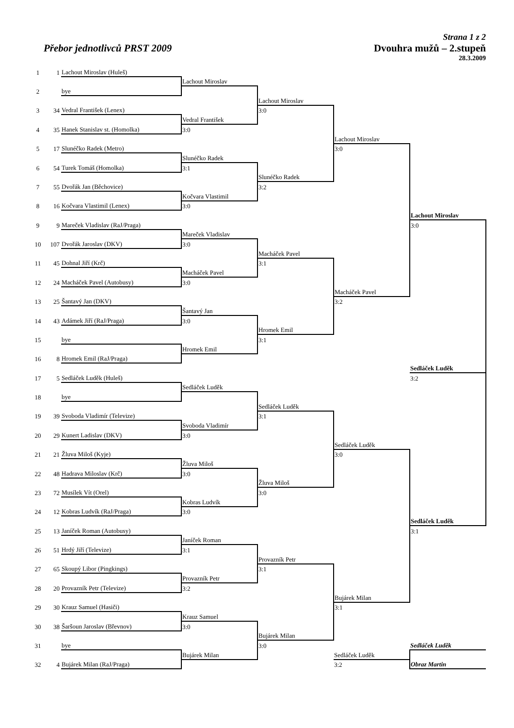Strana 1 z 2
Přebor jednotlivců PRST 2009 Dvouhra mužů – 2.stupeň
28.3.2009
| 1 | 1 | Lachout Miroslav (Huleš) | | | | |
| | | | Lachout Miroslav | | | |
| 2 | | bye | | | | |
| | | | | Lachout Miroslav | | |
| 3 | 34 | Vedral František (Lenex) | | 3:0 | | |
| | | | Vedral František | | | |
| 4 | 35 | Hanek Stanislav st. (Homolka) | 3:0 | | | |
| | | | | | Lachout Miroslav | |
| 5 | 17 | Slunéčko Radek (Metro) | | | 3:0 | |
| | | | Slunéčko Radek | | | |
| 6 | 54 | Turek Tomáš (Homolka) | 3:1 | | | |
| | | | | Slunéčko Radek | | |
| 7 | 55 | Dvořák Jan (Běchovice) | | 3:2 | | |
| | | | Kočvara Vlastimil | | | |
| 8 | 16 | Kočvara Vlastimil (Lenex) | 3:0 | | | |
| | | | | | | Lachout Miroslav |
| 9 | 9 | Mareček Vladislav (RaJ/Praga) | | | | 3:0 |
| | | | Mareček Vladislav | | | |
| 10 | 107 | Dvořák Jaroslav (DKV) | 3:0 | | | |
| | | | | Macháček Pavel | | |
| 11 | 45 | Dohnal Jiří (Krč) | | 3:1 | | |
| | | | Macháček Pavel | | | |
| 12 | 24 | Macháček Pavel (Autobusy) | 3:0 | | | |
| | | | | | Macháček Pavel | |
| 13 | 25 | Šantavý Jan (DKV) | | | 3:2 | |
| | | | Šantavý Jan | | | |
| 14 | 43 | Adámek Jiří (RaJ/Praga) | 3:0 | | | |
| | | | | Hromek Emil | | |
| 15 | | bye | | 3:1 | | |
| | | | Hromek Emil | | | |
| 16 | 8 | Hromek Emil (RaJ/Praga) | | | | |
| | | | | | | Sedláček Luděk |
| 17 | 5 | Sedláček Luděk (Huleš) | | | | 3:2 |
| | | | Sedláček Luděk | | | |
| 18 | | bye | | | | |
| | | | | Sedláček Luděk | | |
| 19 | 39 | Svoboda Vladimír (Televize) | | 3:1 | | |
| | | | Svoboda Vladimír | | | |
| 20 | 29 | Kunert Ladislav (DKV) | 3:0 | | | |
| | | | | | Sedláček Luděk | |
| 21 | 21 | Žluva Miloš (Kyje) | | | 3:0 | |
| | | | Žluva Miloš | | | |
| 22 | 48 | Hadrava Miloslav (Krč) | 3:0 | | | |
| | | | | Žluva Miloš | | |
| 23 | 72 | Musílek Vít (Orel) | | 3:0 | | |
| | | | Kobras Ludvík | | | |
| 24 | 12 | Kobras Ludvík (RaJ/Praga) | 3:0 | | | |
| | | | | | | Sedláček Luděk |
| 25 | 13 | Janíček Roman (Autobusy) | | | | 3:1 |
| | | | Janíček Roman | | | |
| 26 | 51 | Hrdý Jiří (Televize) | 3:1 | | | |
| | | | | Provazník Petr | | |
| 27 | 65 | Skoupý Libor (Pingkings) | | 3:1 | | |
| | | | Provazník Petr | | | |
| 28 | 20 | Provazník Petr (Televize) | 3:2 | | | |
| | | | | | Bujárek Milan | |
| 29 | 30 | Krauz Samuel (Hasiči) | | | 3:1 | |
| | | | Krauz Samuel | | | |
| 30 | 38 | Šaršoun Jaroslav (Břevnov) | 3:0 | | | |
| | | | | Bujárek Milan | | |
| 31 | | bye | | 3:0 | | Sedláček Luděk |
| | | | Bujárek Milan | | Sedláček Luděk | |
| 32 | 4 | Bujárek Milan (RaJ/Praga) | | | 3:2 | Obraz Martin |